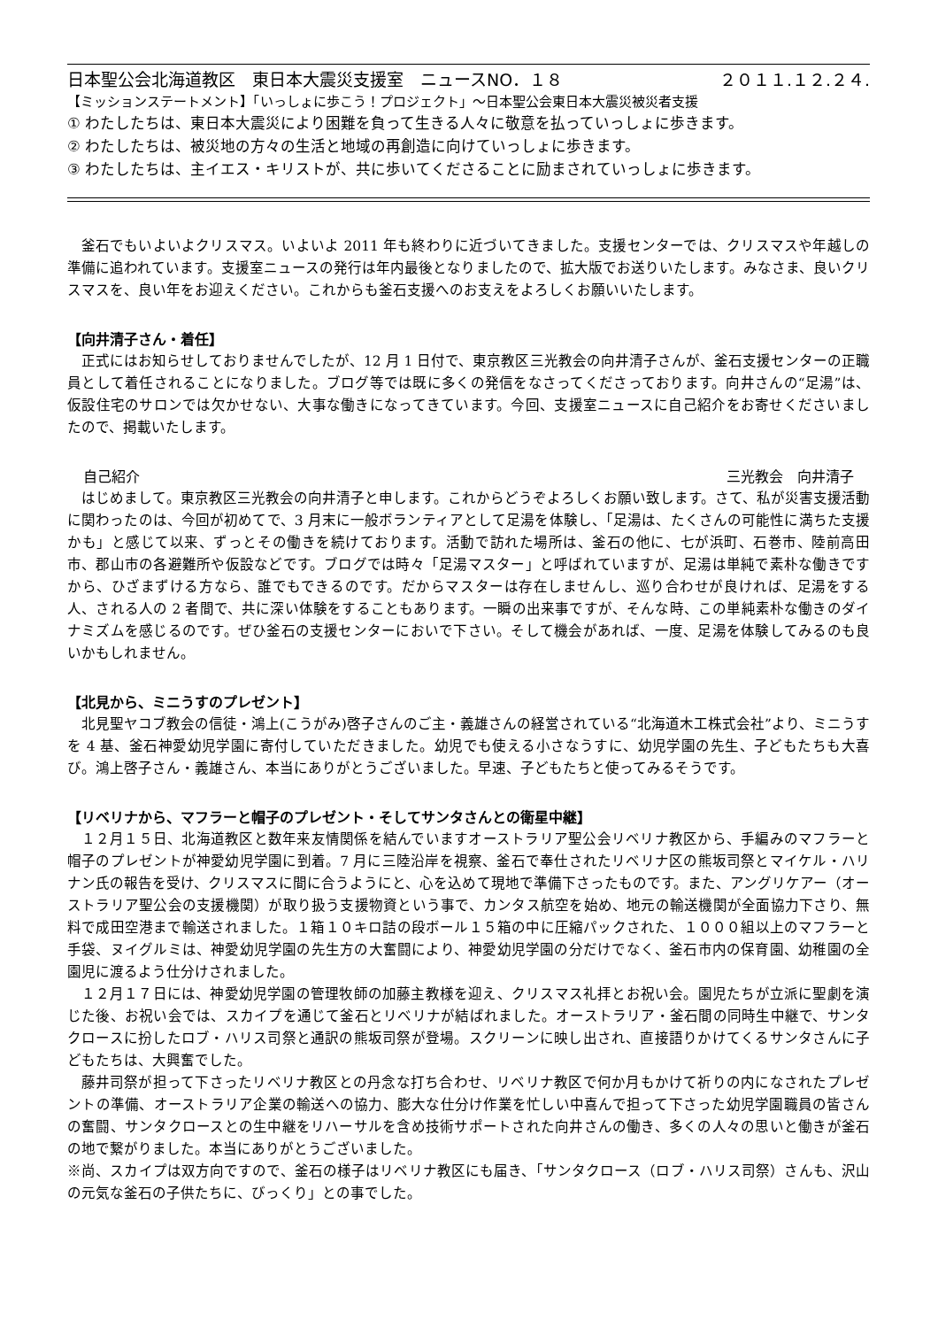日本聖公会北海道教区　東日本大震災支援室　ニュースNO．１８ ２０１１.１２.２４.
【ミッションステートメント】「いっしょに歩こう！プロジェクト」～日本聖公会東日本大震災被災者支援
① わたしたちは、東日本大震災により困難を負って生きる人々に敬意を払っていっしょに歩きます。
② わたしたちは、被災地の方々の生活と地域の再創造に向けていっしょに歩きます。
③ わたしたちは、主イエス・キリストが、共に歩いてくださることに励まされていっしょに歩きます。
釜石でもいよいよクリスマス。いよいよ 2011 年も終わりに近づいてきました。支援センターでは、クリスマスや年越しの準備に追われています。支援室ニュースの発行は年内最後となりましたので、拡大版でお送りいたします。みなさま、良いクリスマスを、良い年をお迎えください。これからも釜石支援へのお支えをよろしくお願いいたします。
【向井清子さん・着任】
正式にはお知らせしておりませんでしたが、12 月 1 日付で、東京教区三光教会の向井清子さんが、釜石支援センターの正職員として着任されることになりました。ブログ等では既に多くの発信をなさってくださっております。向井さんの“足湯”は、仮設住宅のサロンでは欠かせない、大事な働きになってきています。今回、支援室ニュースに自己紹介をお寄せくださいましたので、掲載いたします。
自己紹介 三光教会　向井清子
はじめまして。東京教区三光教会の向井清子と申します。これからどうぞよろしくお願い致します。さて、私が災害支援活動に関わったのは、今回が初めてで、3 月末に一般ボランティアとして足湯を体験し、「足湯は、たくさんの可能性に満ちた支援かも」と感じて以来、ずっとその働きを続けております。活動で訪れた場所は、釜石の他に、七が浜町、石巻市、陸前高田市、郡山市の各避難所や仮設などです。ブログでは時々「足湯マスター」と呼ばれていますが、足湯は単純で素朴な働きですから、ひざまずける方なら、誰でもできるのです。だからマスターは存在しませんし、巡り合わせが良ければ、足湯をする人、される人の 2 者間で、共に深い体験をすることもあります。一瞬の出来事ですが、そんな時、この単純素朴な働きのダイナミズムを感じるのです。ぜひ釜石の支援センターにおいで下さい。そして機会があれば、一度、足湯を体験してみるのも良いかもしれません。
【北見から、ミニうすのプレゼント】
北見聖ヤコブ教会の信徒・鴻上(こうがみ)啓子さんのご主・義雄さんの経営されている“北海道木工株式会社”より、ミニうすを 4 基、釜石神愛幼児学園に寄付していただきました。幼児でも使える小さなうすに、幼児学園の先生、子どもたちも大喜び。鴻上啓子さん・義雄さん、本当にありがとうございました。早速、子どもたちと使ってみるそうです。
【リベリナから、マフラーと帽子のプレゼント・そしてサンタさんとの衛星中継】
１２月１５日、北海道教区と数年来友情関係を結んでいますオーストラリア聖公会リベリナ教区から、手編みのマフラーと帽子のプレゼントが神愛幼児学園に到着。7 月に三陸沿岸を視察、釜石で奉仕されたリベリナ区の熊坂司祭とマイケル・ハリナン氏の報告を受け、クリスマスに間に合うようにと、心を込めて現地で準備下さったものです。また、アングリケアー（オーストラリア聖公会の支援機関）が取り扱う支援物資という事で、カンタス航空を始め、地元の輸送機関が全面協力下さり、無料で成田空港まで輸送されました。１箱１０キロ詰の段ボール１５箱の中に圧縮パックされた、１０００組以上のマフラーと手袋、ヌイグルミは、神愛幼児学園の先生方の大奮闘により、神愛幼児学園の分だけでなく、釜石市内の保育園、幼稚園の全園児に渡るよう仕分けされました。
１２月１７日には、神愛幼児学園の管理牧師の加藤主教様を迎え、クリスマス礼拝とお祝い会。園児たちが立派に聖劇を演じた後、お祝い会では、スカイプを通じて釜石とリベリナが結ばれました。オーストラリア・釜石間の同時生中継で、サンタクロースに扮したロブ・ハリス司祭と通訳の熊坂司祭が登場。スクリーンに映し出され、直接語りかけてくるサンタさんに子どもたちは、大興奮でした。
藤井司祭が担って下さったリベリナ教区との丹念な打ち合わせ、リベリナ教区で何か月もかけて祈りの内になされたプレゼントの準備、オーストラリア企業の輸送への協力、膨大な仕分け作業を忙しい中喜んで担って下さった幼児学園職員の皆さんの奮闘、サンタクロースとの生中継をリハーサルを含め技術サポートされた向井さんの働き、多くの人々の思いと働きが釜石の地で繋がりました。本当にありがとうございました。
※尚、スカイプは双方向ですので、釜石の様子はリベリナ教区にも届き、「サンタクロース（ロブ・ハリス司祭）さんも、沢山の元気な釜石の子供たちに、びっくり」との事でした。